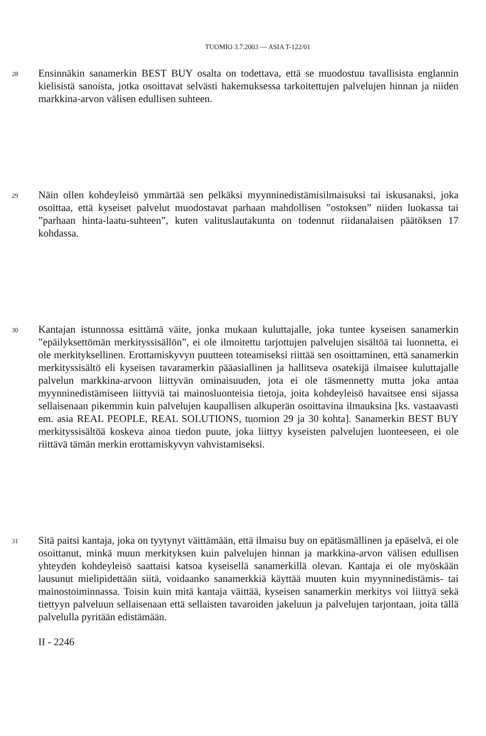TUOMIO 3.7.2003 — ASIA T-122/01
28
Ensinnäkin sanamerkin BEST BUY osalta on todettava, että se muodostuu tavallisista englannin kielisistä sanoista, jotka osoittavat selvästi hakemuksessa tarkoitettujen palvelujen hinnan ja niiden markkina-arvon välisen edullisen suhteen.
29
Näin ollen kohdeyleisö ymmärtää sen pelkäksi myynninedistämisilmaisuksi tai iskusanaksi, joka osoittaa, että kyseiset palvelut muodostavat parhaan mahdollisen ”ostoksen” niiden luokassa tai ”parhaan hinta-laatu-suhteen”, kuten valituslautakunta on todennut riidanalaisen päätöksen 17 kohdassa.
30
Kantajan istunnossa esittämä väite, jonka mukaan kuluttajalle, joka tuntee kyseisen sanamerkin ”epäilyksettömän merkityssisällön”, ei ole ilmoitettu tarjottujen palvelujen sisältöä tai luonnetta, ei ole merkityksellinen. Erottamiskyvyn puutteen toteamiseksi riittää sen osoittaminen, että sanamerkin merkityssisältö eli kyseisen tavaramerkin pääasiallinen ja hallitseva osatekijä ilmaisee kuluttajalle palvelun markkina-arvoon liittyvän ominaisuuden, jota ei ole täsmennetty mutta joka antaa myynninedistämiseen liittyviä tai mainosluonteisia tietoja, joita kohdeyleisö havaitsee ensi sijassa sellaisenaan pikemmin kuin palvelujen kaupallisen alkuperän osoittavina ilmauksina [ks. vastaavasti em. asia REAL PEOPLE, REAL SOLUTIONS, tuomion 29 ja 30 kohta]. Sanamerkin BEST BUY merkityssisältöä koskeva ainoa tiedon puute, joka liittyy kyseisten palvelujen luonteeseen, ei ole riittävä tämän merkin erottamiskyvyn vahvistamiseksi.
31
Sitä paitsi kantaja, joka on tyytynyt väittämään, että ilmaisu buy on epätäsmällinen ja epäselvä, ei ole osoittanut, minkä muun merkityksen kuin palvelujen hinnan ja markkina-arvon välisen edullisen yhteyden kohdeyleisö saattaisi katsoa kyseisellä sanamerkillä olevan. Kantaja ei ole myöskään lausunut mielipidettään siitä, voidaanko sanamerkkiä käyttää muuten kuin myynninedistämis- tai mainostoiminnassa. Toisin kuin mitä kantaja väittää, kyseisen sanamerkin merkitys voi liittyä sekä tiettyyn palveluun sellaisenaan että sellaisten tavaroiden jakeluun ja palvelujen tarjontaan, joita tällä palvelulla pyritään edistämään.
II - 2246